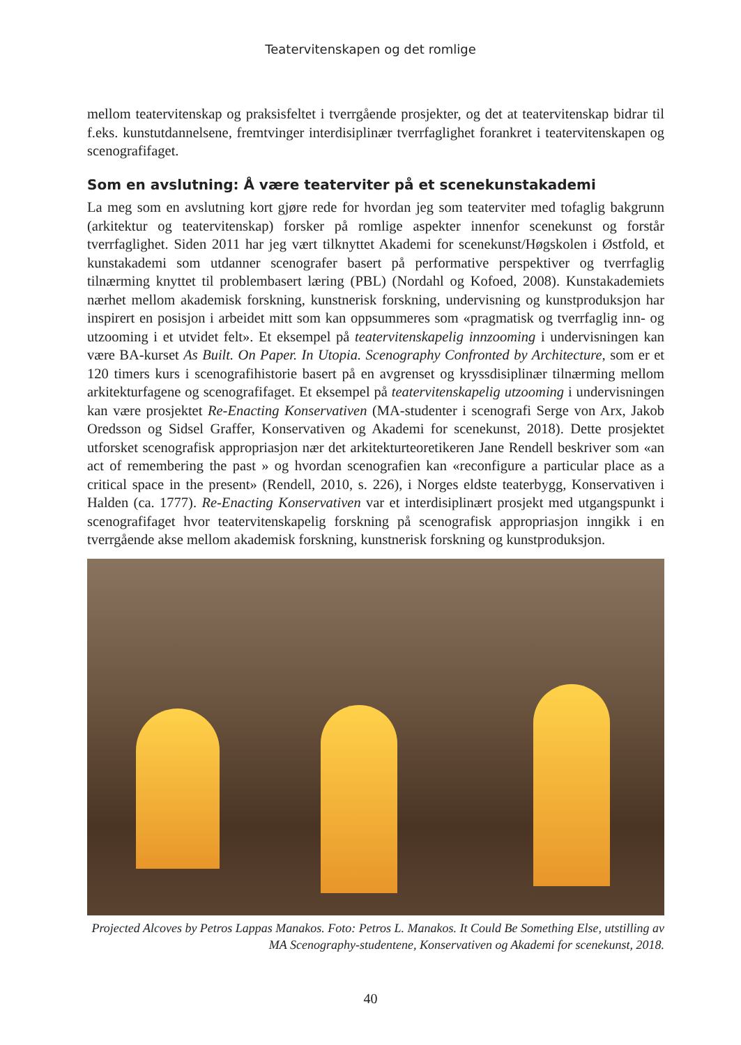Teatervitenskapen og det romlige
mellom teatervitenskap og praksisfeltet i tverrgående prosjekter, og det at teatervitenskap bidrar til f.eks. kunstutdannelsene, fremtvinger interdisiplinær tverrfaglighet forankret i teatervitenskapen og scenografifaget.
Som en avslutning: Å være teaterviter på et scenekunstakademi
La meg som en avslutning kort gjøre rede for hvordan jeg som teaterviter med tofaglig bakgrunn (arkitektur og teatervitenskap) forsker på romlige aspekter innenfor scenekunst og forstår tverrfaglighet. Siden 2011 har jeg vært tilknyttet Akademi for scenekunst/Høgskolen i Østfold, et kunstakademi som utdanner scenografer basert på performative perspektiver og tverrfaglig tilnærming knyttet til problembasert læring (PBL) (Nordahl og Kofoed, 2008). Kunstakademiets nærhet mellom akademisk forskning, kunstnerisk forskning, undervisning og kunstproduksjon har inspirert en posisjon i arbeidet mitt som kan oppsummeres som «pragmatisk og tverrfaglig inn- og utzooming i et utvidet felt». Et eksempel på teatervitenskapelig innzooming i undervisningen kan være BA-kurset As Built. On Paper. In Utopia. Scenography Confronted by Architecture, som er et 120 timers kurs i scenografihistorie basert på en avgrenset og kryssdisiplinær tilnærming mellom arkitekturfagene og scenografifaget. Et eksempel på teatervitenskapelig utzooming i undervisningen kan være prosjektet Re-Enacting Konservativen (MA-studenter i scenografi Serge von Arx, Jakob Oredsson og Sidsel Graffer, Konservativen og Akademi for scenekunst, 2018). Dette prosjektet utforsket scenografisk appropriasjon nær det arkitekturteoretikeren Jane Rendell beskriver som «an act of remembering the past » og hvordan scenografien kan «reconfigure a particular place as a critical space in the present» (Rendell, 2010, s. 226), i Norges eldste teaterbygg, Konservativen i Halden (ca. 1777). Re-Enacting Konservativen var et interdisiplinært prosjekt med utgangspunkt i scenografifaget hvor teatervitenskapelig forskning på scenografisk appropriasjon inngikk i en tverrgående akse mellom akademisk forskning, kunstnerisk forskning og kunstproduksjon.
Projected Alcoves by Petros Lappas Manakos. Foto: Petros L. Manakos. It Could Be Something Else, utstilling av MA Scenography-studentene, Konservativen og Akademi for scenekunst, 2018.
40